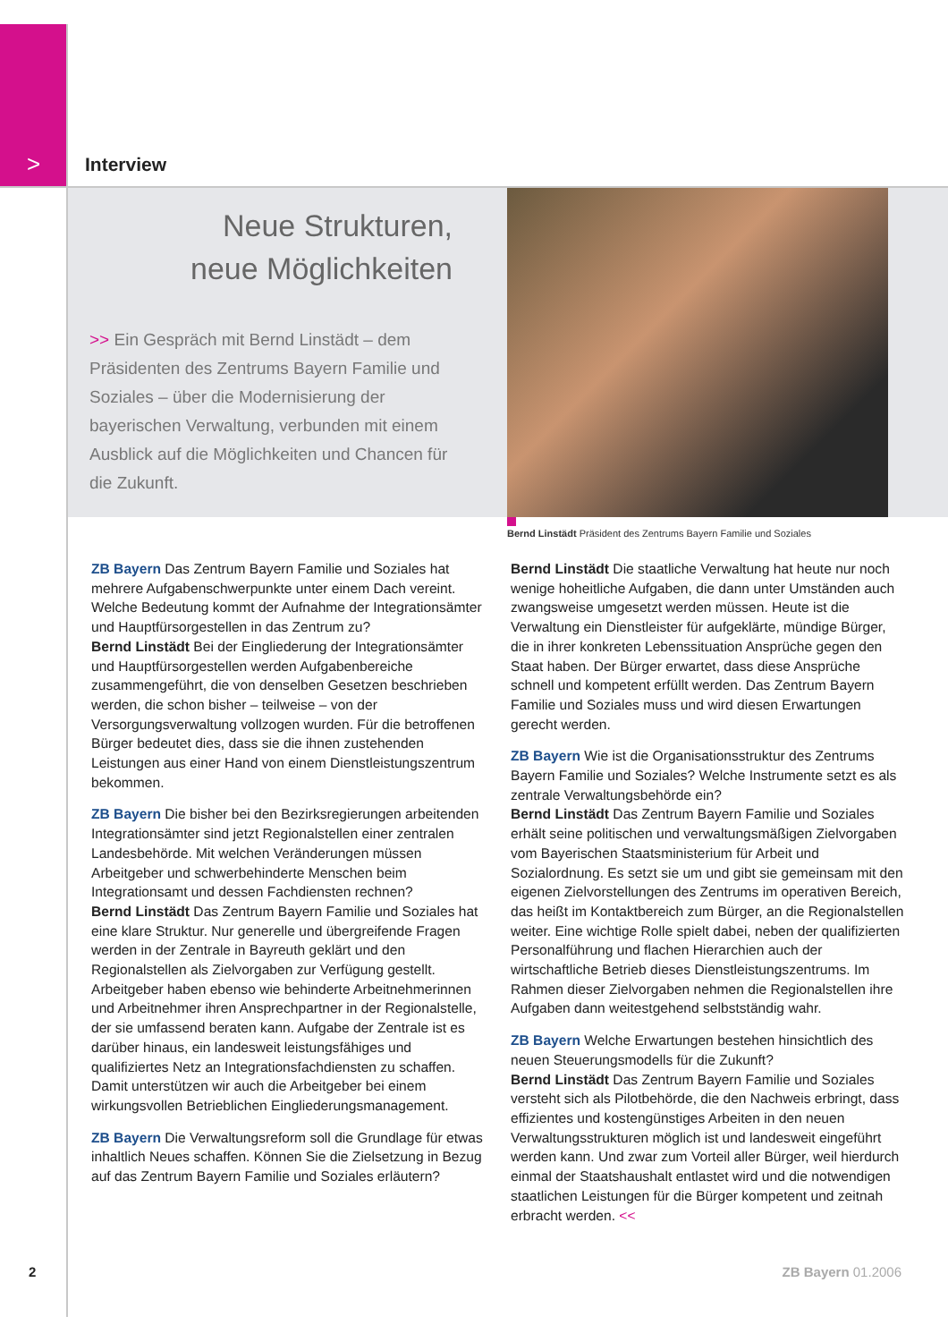> Interview
Neue Strukturen,
neue Möglichkeiten
>> Ein Gespräch mit Bernd Linstädt – dem Präsidenten des Zentrums Bayern Familie und Soziales – über die Modernisierung der bayerischen Verwaltung, verbunden mit einem Ausblick auf die Möglichkeiten und Chancen für die Zukunft.
Bernd Linstädt Präsident des Zentrums Bayern Familie und Soziales
ZB Bayern Das Zentrum Bayern Familie und Soziales hat mehrere Aufgabenschwerpunkte unter einem Dach vereint. Welche Bedeutung kommt der Aufnahme der Integrationsämter und Hauptfürsorgestellen in das Zentrum zu?
Bernd Linstädt Bei der Eingliederung der Integrationsämter und Hauptfürsorgestellen werden Aufgabenbereiche zusammengeführt, die von denselben Gesetzen beschrieben werden, die schon bisher – teilweise – von der Versorgungsverwaltung vollzogen wurden. Für die betroffenen Bürger bedeutet dies, dass sie die ihnen zustehenden Leistungen aus einer Hand von einem Dienstleistungszentrum bekommen.
ZB Bayern Die bisher bei den Bezirksregierungen arbeitenden Integrationsämter sind jetzt Regionalstellen einer zentralen Landesbehörde. Mit welchen Veränderungen müssen Arbeitgeber und schwerbehinderte Menschen beim Integrationsamt und dessen Fachdiensten rechnen?
Bernd Linstädt Das Zentrum Bayern Familie und Soziales hat eine klare Struktur. Nur generelle und übergreifende Fragen werden in der Zentrale in Bayreuth geklärt und den Regionalstellen als Zielvorgaben zur Verfügung gestellt. Arbeitgeber haben ebenso wie behinderte Arbeitnehmerinnen und Arbeitnehmer ihren Ansprechpartner in der Regionalstelle, der sie umfassend beraten kann. Aufgabe der Zentrale ist es darüber hinaus, ein landesweit leistungsfähiges und qualifiziertes Netz an Integrationsfachdiensten zu schaffen. Damit unterstützen wir auch die Arbeitgeber bei einem wirkungsvollen Betrieblichen Eingliederungsmanagement.
ZB Bayern Die Verwaltungsreform soll die Grundlage für etwas inhaltlich Neues schaffen. Können Sie die Zielsetzung in Bezug auf das Zentrum Bayern Familie und Soziales erläutern?
Bernd Linstädt Die staatliche Verwaltung hat heute nur noch wenige hoheitliche Aufgaben, die dann unter Umständen auch zwangsweise umgesetzt werden müssen. Heute ist die Verwaltung ein Dienstleister für aufgeklärte, mündige Bürger, die in ihrer konkreten Lebenssituation Ansprüche gegen den Staat haben. Der Bürger erwartet, dass diese Ansprüche schnell und kompetent erfüllt werden. Das Zentrum Bayern Familie und Soziales muss und wird diesen Erwartungen gerecht werden.
ZB Bayern Wie ist die Organisationsstruktur des Zentrums Bayern Familie und Soziales? Welche Instrumente setzt es als zentrale Verwaltungsbehörde ein?
Bernd Linstädt Das Zentrum Bayern Familie und Soziales erhält seine politischen und verwaltungsmäßigen Zielvorgaben vom Bayerischen Staatsministerium für Arbeit und Sozialordnung. Es setzt sie um und gibt sie gemeinsam mit den eigenen Zielvorstellungen des Zentrums im operativen Bereich, das heißt im Kontaktbereich zum Bürger, an die Regionalstellen weiter. Eine wichtige Rolle spielt dabei, neben der qualifizierten Personalführung und flachen Hierarchien auch der wirtschaftliche Betrieb dieses Dienstleistungszentrums. Im Rahmen dieser Zielvorgaben nehmen die Regionalstellen ihre Aufgaben dann weitestgehend selbstständig wahr.
ZB Bayern Welche Erwartungen bestehen hinsichtlich des neuen Steuerungsmodells für die Zukunft?
Bernd Linstädt Das Zentrum Bayern Familie und Soziales versteht sich als Pilotbehörde, die den Nachweis erbringt, dass effizientes und kostengünstiges Arbeiten in den neuen Verwaltungsstrukturen möglich ist und landesweit eingeführt werden kann. Und zwar zum Vorteil aller Bürger, weil hierdurch einmal der Staatshaushalt entlastet wird und die notwendigen staatlichen Leistungen für die Bürger kompetent und zeitnah erbracht werden. <<
2 ZB Bayern 01.2006